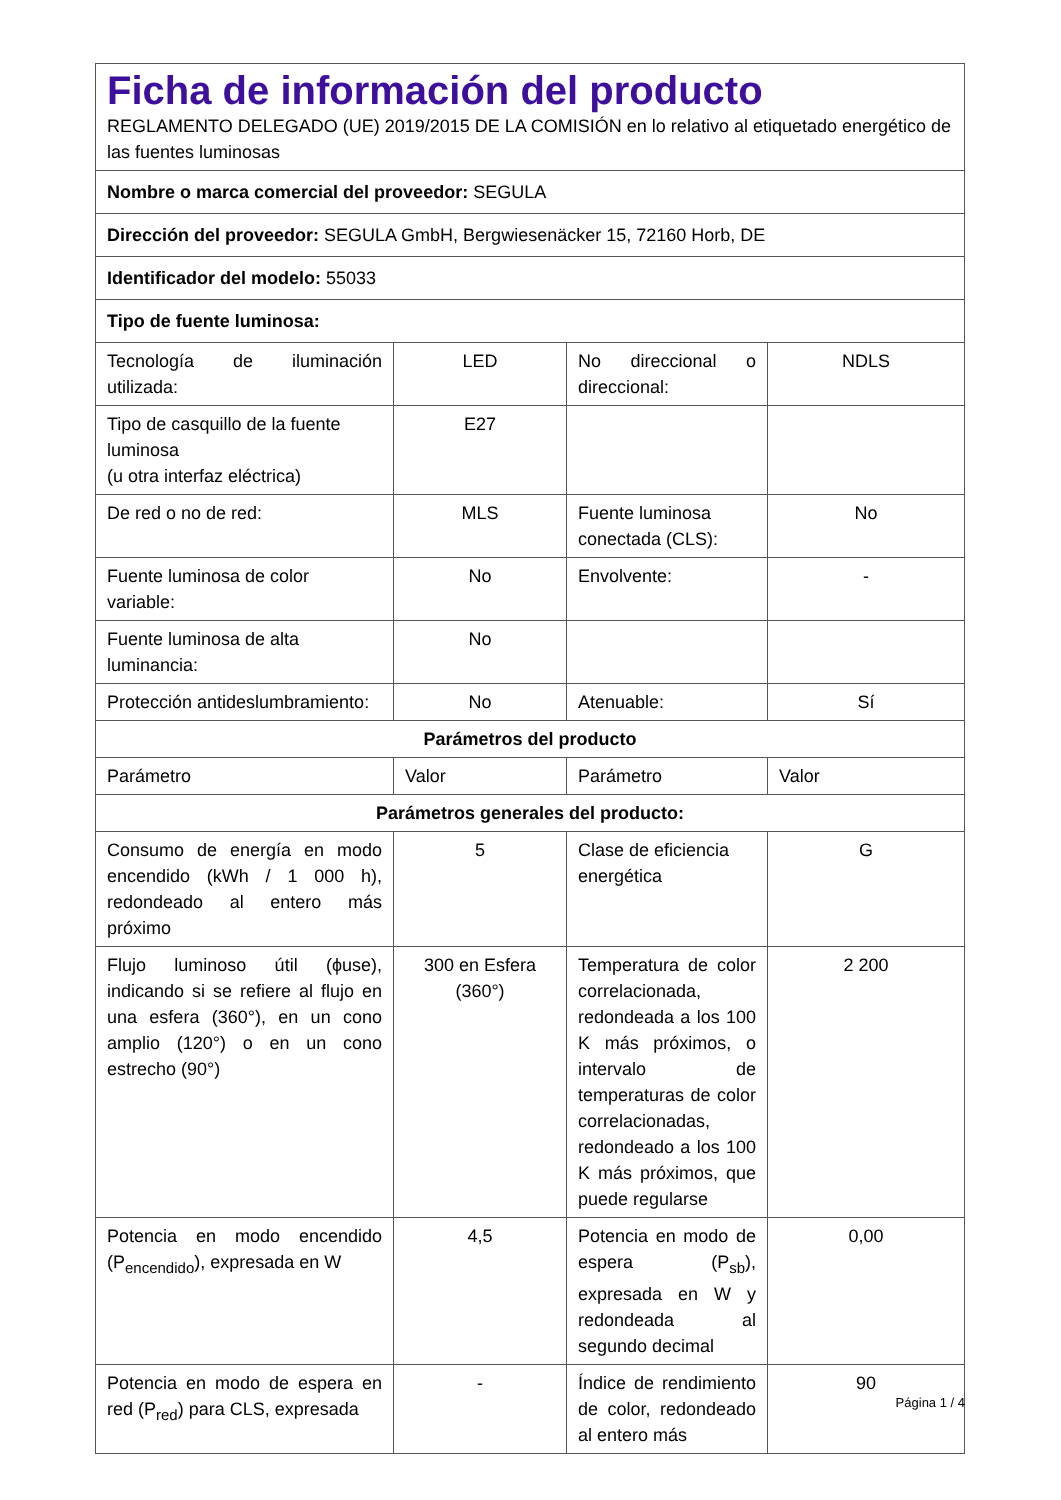| Ficha de información del producto REGLAMENTO DELEGADO (UE) 2019/2015 DE LA COMISIÓN en lo relativo al etiquetado energético de las fuentes luminosas | | | |
| Nombre o marca comercial del proveedor: SEGULA | | | |
| Dirección del proveedor: SEGULA GmbH, Bergwiesenäcker 15, 72160 Horb, DE | | | |
| Identificador del modelo: 55033 | | | |
| Tipo de fuente luminosa: | | | |
| Tecnología de iluminación utilizada: | LED | No direccional o direccional: | NDLS |
| Tipo de casquillo de la fuente luminosa (u otra interfaz eléctrica) | E27 | | |
| De red o no de red: | MLS | Fuente luminosa conectada (CLS): | No |
| Fuente luminosa de color variable: | No | Envolvente: | - |
| Fuente luminosa de alta luminancia: | No | | |
| Protección antideslumbramiento: | No | Atenuable: | Sí |
| Parámetros del producto | | | |
| Parámetro | Valor | Parámetro | Valor |
| Parámetros generales del producto: | | | |
| Consumo de energía en modo encendido (kWh / 1 000 h), redondeado al entero más próximo | 5 | Clase de eficiencia energética | G |
| Flujo luminoso útil (ϕuse), indicando si se refiere al flujo en una esfera (360°), en un cono amplio (120°) o en un cono estrecho (90°) | 300 en Esfera (360°) | Temperatura de color correlacionada, redondeada a los 100 K más próximos, o intervalo de temperaturas de color correlacionadas, redondeado a los 100 K más próximos, que puede regularse | 2 200 |
| Potencia en modo encendido (P<sub>encendido</sub>), expresada en W | 4,5 | Potencia en modo de espera (P<sub>sb</sub>), expresada en W y redondeada al segundo decimal | 0,00 |
| Potencia en modo de espera en red (P<sub>red</sub>) para CLS, expresada | - | Índice de rendimiento de color, redondeado al entero más | 90 |
Página 1 / 4